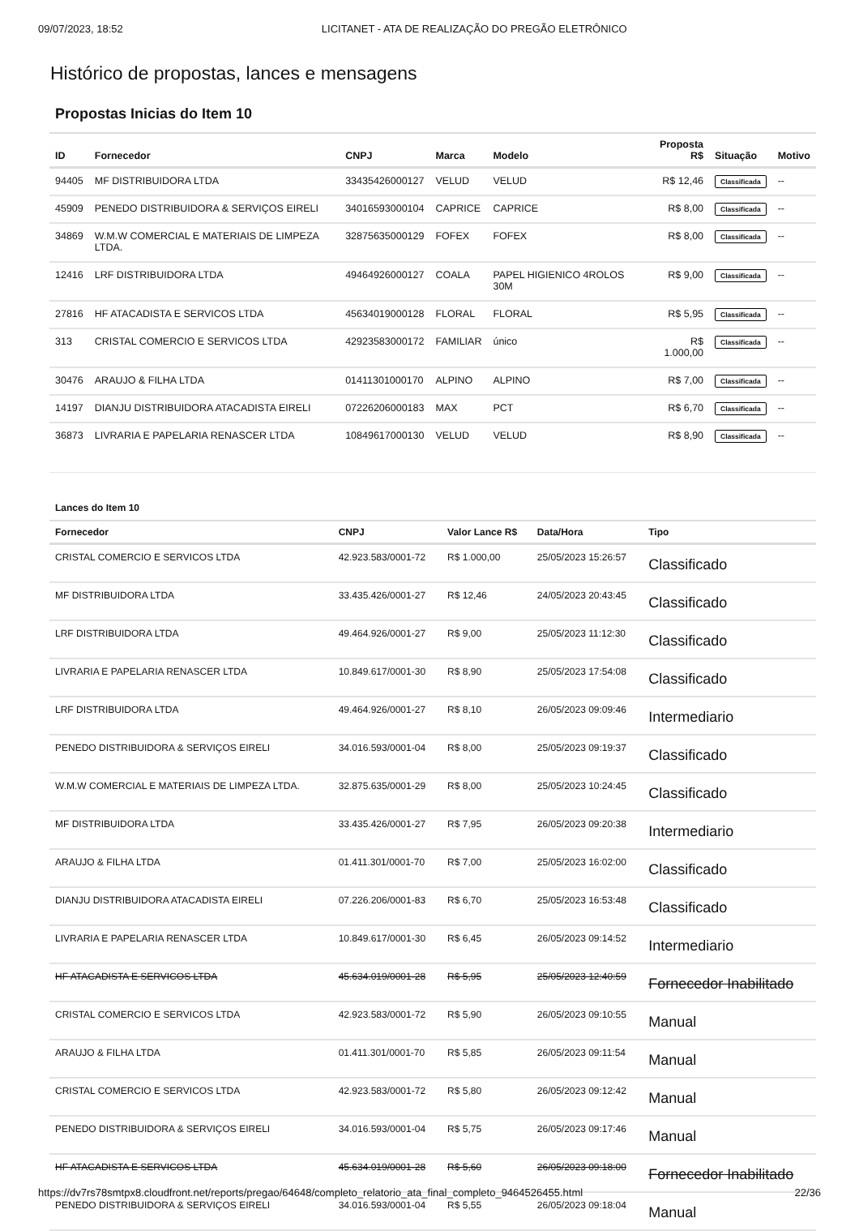09/07/2023, 18:52 LICITANET - ATA DE REALIZAÇÃO DO PREGÃO ELETRÔNICO
Histórico de propostas, lances e mensagens
Propostas Inicias do Item 10
| ID | Fornecedor | CNPJ | Marca | Modelo | Proposta R$ | Situação | Motivo |
| --- | --- | --- | --- | --- | --- | --- | --- |
| 94405 | MF DISTRIBUIDORA LTDA | 33435426000127 | VELUD | VELUD | R$ 12,46 | Classificada | -- |
| 45909 | PENEDO DISTRIBUIDORA & SERVIÇOS EIRELI | 34016593000104 | CAPRICE | CAPRICE | R$ 8,00 | Classificada | -- |
| 34869 | W.M.W COMERCIAL E MATERIAIS DE LIMPEZA LTDA. | 32875635000129 | FOFEX | FOFEX | R$ 8,00 | Classificada | -- |
| 12416 | LRF DISTRIBUIDORA LTDA | 49464926000127 | COALA | PAPEL HIGIENICO 4ROLOS 30M | R$ 9,00 | Classificada | -- |
| 27816 | HF ATACADISTA E SERVICOS LTDA | 45634019000128 | FLORAL | FLORAL | R$ 5,95 | Classificada | -- |
| 313 | CRISTAL COMERCIO E SERVICOS LTDA | 42923583000172 | FAMILIAR | único | R$ 1.000,00 | Classificada | -- |
| 30476 | ARAUJO & FILHA LTDA | 01411301000170 | ALPINO | ALPINO | R$ 7,00 | Classificada | -- |
| 14197 | DIANJU DISTRIBUIDORA ATACADISTA EIRELI | 07226206000183 | MAX | PCT | R$ 6,70 | Classificada | -- |
| 36873 | LIVRARIA E PAPELARIA RENASCER LTDA | 10849617000130 | VELUD | VELUD | R$ 8,90 | Classificada | -- |
Lances do Item 10
| Fornecedor | CNPJ | Valor Lance R$ | Data/Hora | Tipo |
| --- | --- | --- | --- | --- |
| CRISTAL COMERCIO E SERVICOS LTDA | 42.923.583/0001-72 | R$ 1.000,00 | 25/05/2023 15:26:57 | Classificado |
| MF DISTRIBUIDORA LTDA | 33.435.426/0001-27 | R$ 12,46 | 24/05/2023 20:43:45 | Classificado |
| LRF DISTRIBUIDORA LTDA | 49.464.926/0001-27 | R$ 9,00 | 25/05/2023 11:12:30 | Classificado |
| LIVRARIA E PAPELARIA RENASCER LTDA | 10.849.617/0001-30 | R$ 8,90 | 25/05/2023 17:54:08 | Classificado |
| LRF DISTRIBUIDORA LTDA | 49.464.926/0001-27 | R$ 8,10 | 26/05/2023 09:09:46 | Intermediario |
| PENEDO DISTRIBUIDORA & SERVIÇOS EIRELI | 34.016.593/0001-04 | R$ 8,00 | 25/05/2023 09:19:37 | Classificado |
| W.M.W COMERCIAL E MATERIAIS DE LIMPEZA LTDA. | 32.875.635/0001-29 | R$ 8,00 | 25/05/2023 10:24:45 | Classificado |
| MF DISTRIBUIDORA LTDA | 33.435.426/0001-27 | R$ 7,95 | 26/05/2023 09:20:38 | Intermediario |
| ARAUJO & FILHA LTDA | 01.411.301/0001-70 | R$ 7,00 | 25/05/2023 16:02:00 | Classificado |
| DIANJU DISTRIBUIDORA ATACADISTA EIRELI | 07.226.206/0001-83 | R$ 6,70 | 25/05/2023 16:53:48 | Classificado |
| LIVRARIA E PAPELARIA RENASCER LTDA | 10.849.617/0001-30 | R$ 6,45 | 26/05/2023 09:14:52 | Intermediario |
| HF ATACADISTA E SERVICOS LTDA | 45.634.019/0001-28 | R$ 5,95 | 25/05/2023 12:40:59 | Fornecedor Inabilitado |
| CRISTAL COMERCIO E SERVICOS LTDA | 42.923.583/0001-72 | R$ 5,90 | 26/05/2023 09:10:55 | Manual |
| ARAUJO & FILHA LTDA | 01.411.301/0001-70 | R$ 5,85 | 26/05/2023 09:11:54 | Manual |
| CRISTAL COMERCIO E SERVICOS LTDA | 42.923.583/0001-72 | R$ 5,80 | 26/05/2023 09:12:42 | Manual |
| PENEDO DISTRIBUIDORA & SERVIÇOS EIRELI | 34.016.593/0001-04 | R$ 5,75 | 26/05/2023 09:17:46 | Manual |
| HF ATACADISTA E SERVICOS LTDA | 45.634.019/0001-28 | R$ 5,60 | 26/05/2023 09:18:00 | Fornecedor Inabilitado |
| PENEDO DISTRIBUIDORA & SERVIÇOS EIRELI | 34.016.593/0001-04 | R$ 5,55 | 26/05/2023 09:18:04 | Manual |
https://dv7rs78smtpx8.cloudfront.net/reports/pregao/64648/completo_relatorio_ata_final_completo_9464526455.html 22/36